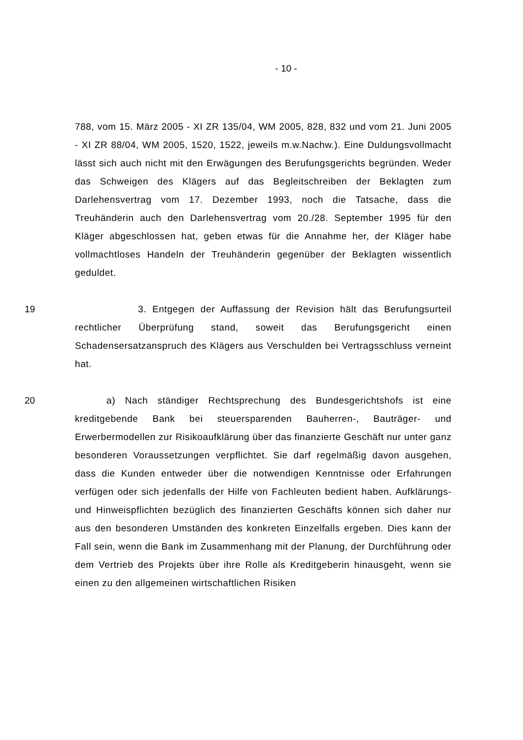- 10 -
788, vom 15. März 2005 - XI ZR 135/04, WM 2005, 828, 832 und vom 21. Juni 2005 - XI ZR 88/04, WM 2005, 1520, 1522, jeweils m.w.Nachw.). Eine Duldungsvollmacht lässt sich auch nicht mit den Erwägungen des Berufungsgerichts begründen. Weder das Schweigen des Klägers auf das Begleitschreiben der Beklagten zum Darlehensvertrag vom 17. Dezember 1993, noch die Tatsache, dass die Treuhänderin auch den Darlehensvertrag vom 20./28. September 1995 für den Kläger abgeschlossen hat, geben etwas für die Annahme her, der Kläger habe vollmachtloses Handeln der Treuhänderin gegenüber der Beklagten wissentlich geduldet.
19 3. Entgegen der Auffassung der Revision hält das Berufungsurteil rechtlicher Überprüfung stand, soweit das Berufungsgericht einen Schadensersatzanspruch des Klägers aus Verschulden bei Vertragsschluss verneint hat.
20 a) Nach ständiger Rechtsprechung des Bundesgerichtshofs ist eine kreditgebende Bank bei steuersparenden Bauherren-, Bauträger- und Erwerbermodellen zur Risikoaufklärung über das finanzierte Geschäft nur unter ganz besonderen Voraussetzungen verpflichtet. Sie darf regelmäßig davon ausgehen, dass die Kunden entweder über die notwendigen Kenntnisse oder Erfahrungen verfügen oder sich jedenfalls der Hilfe von Fachleuten bedient haben. Aufklärungs- und Hinweispflichten bezüglich des finanzierten Geschäfts können sich daher nur aus den besonderen Umständen des konkreten Einzelfalls ergeben. Dies kann der Fall sein, wenn die Bank im Zusammenhang mit der Planung, der Durchführung oder dem Vertrieb des Projekts über ihre Rolle als Kreditgeberin hinausgeht, wenn sie einen zu den allgemeinen wirtschaftlichen Risiken